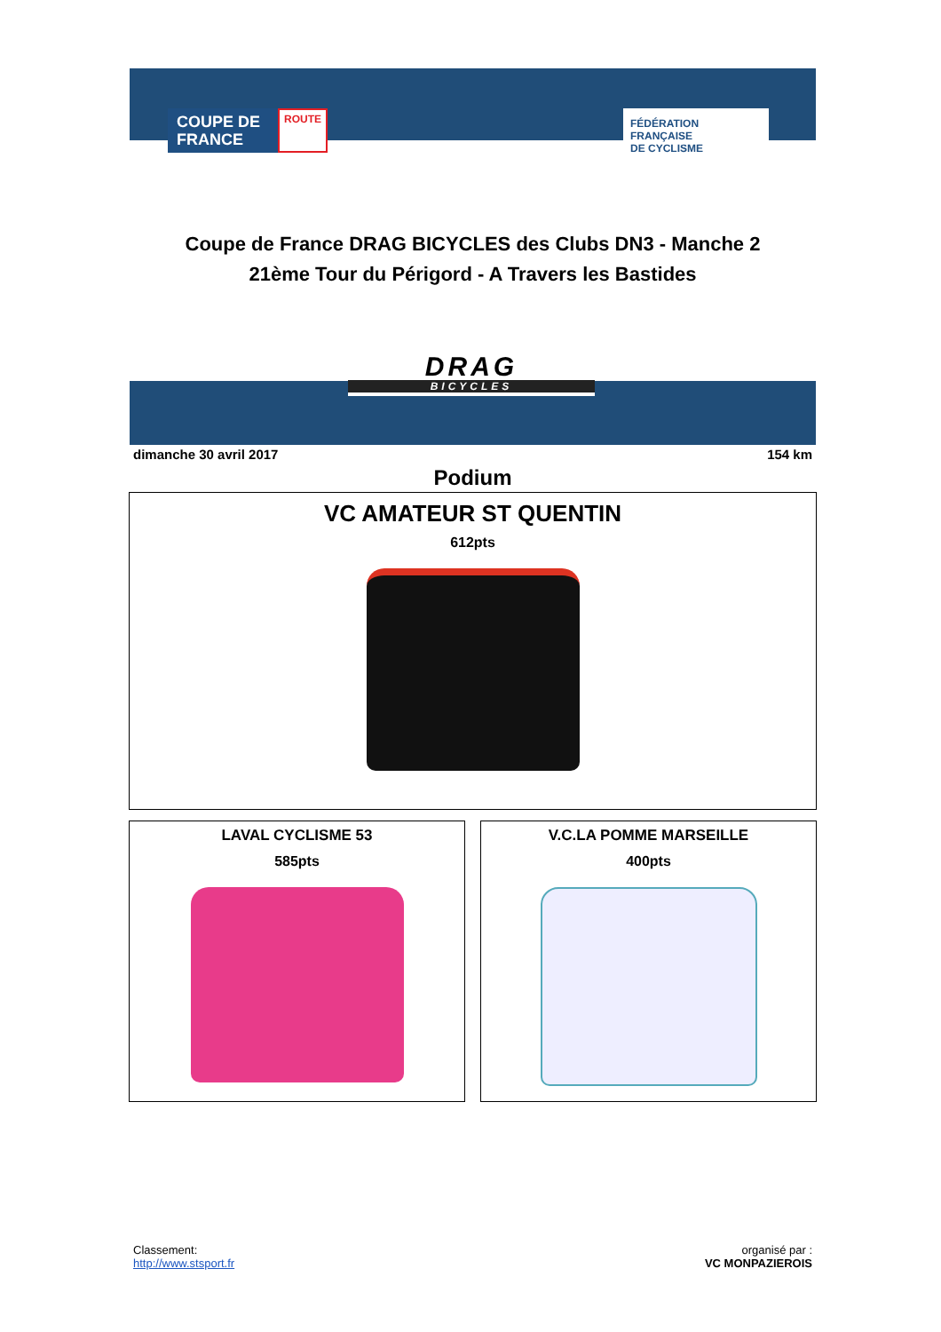COUPE DE
FRANCE
ROUTE
FÉDÉRATION
FRANÇAISE
DE CYCLISME
Coupe de France DRAG BICYCLES des Clubs DN3 - Manche 2
21ème Tour du Périgord - A Travers les Bastides
DRAG
BICYCLES
dimanche 30 avril 2017 154 km
Podium
VC AMATEUR ST QUENTIN
612pts
LAVAL CYCLISME 53
585pts
V.C.LA POMME MARSEILLE
400pts
Classement:
http://www.stsport.fr
organisé par :
VC MONPAZIEROIS